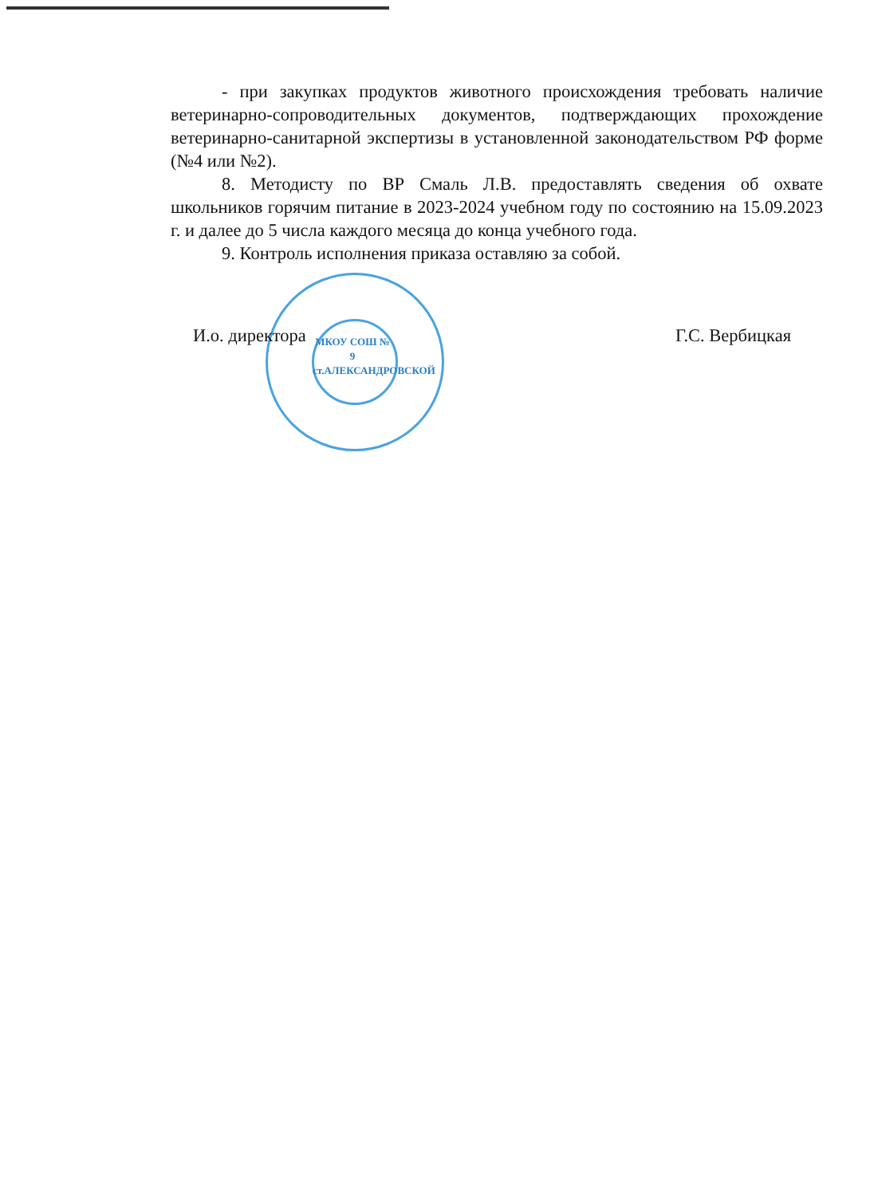- при закупках продуктов животного происхождения требовать наличие ветеринарно-сопроводительных документов, подтверждающих прохождение ветеринарно-санитарной экспертизы в установленной законодательством РФ форме (№4 или №2).
8. Методисту по ВР Смаль Л.В. предоставлять сведения об охвате школьников горячим питание в 2023-2024 учебном году по состоянию на 15.09.2023 г. и далее до 5 числа каждого месяца до конца учебного года.
9. Контроль исполнения приказа оставляю за собой.
МКОУ СОШ № 9 ст.АЛЕКСАНДРОВСКОЙ
И.о. директора Г.С. Вербицкая